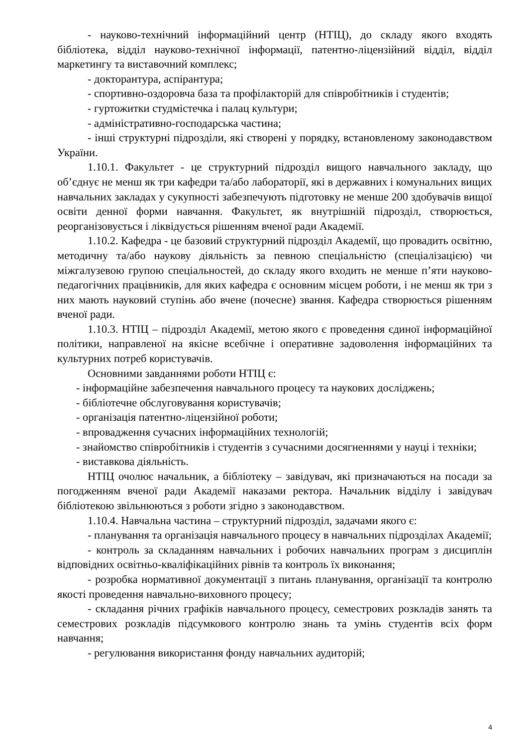- науково-технічний інформаційний центр (НТІЦ), до складу якого входять бібліотека, відділ науково-технічної інформації, патентно-ліцензійний відділ, відділ маркетингу та виставочний комплекс;
- докторантура, аспірантура;
- спортивно-оздоровча база та профілакторій для співробітників і студентів;
- гуртожитки студмістечка і палац культури;
- адміністративно-господарська частина;
- інші структурні підрозділи, які створені у порядку, встановленому законодавством України.
1.10.1. Факультет - це структурний підрозділ вищого навчального закладу, що об’єднує не менш як три кафедри та/або лабораторії, які в державних і комунальних вищих навчальних закладах у сукупності забезпечують підготовку не менше 200 здобувачів вищої освіти денної форми навчання. Факультет, як внутрішній підрозділ, створюється, реорганізовується і ліквідується рішенням вченої ради Академії.
1.10.2. Кафедра - це базовий структурний підрозділ Академії, що провадить освітню, методичну та/або наукову діяльність за певною спеціальністю (спеціалізацією) чи міжгалузевою групою спеціальностей, до складу якого входить не менше п’яти науково-педагогічних працівників, для яких кафедра є основним місцем роботи, і не менш як три з них мають науковий ступінь або вчене (почесне) звання. Кафедра створюється рішенням вченої ради.
1.10.3. НТІЦ – підрозділ Академії, метою якого є проведення єдиної інформаційної політики, направленої на якісне всебічне і оперативне задоволення інформаційних та культурних потреб користувачів.
Основними завданнями роботи НТІЦ є:
- інформаційне забезпечення навчального процесу та наукових досліджень;
- бібліотечне обслуговування користувачів;
- організація патентно-ліцензійної роботи;
- впровадження сучасних інформаційних технологій;
- знайомство співробітників і студентів з сучасними досягненнями у науці і техніки;
- виставкова діяльність.
НТІЦ очолює начальник, а бібліотеку – завідувач, які призначаються на посади за погодженням вченої ради Академії наказами ректора. Начальник відділу і завідувач бібліотекою звільнюються з роботи згідно з законодавством.
1.10.4. Навчальна частина – структурний підрозділ, задачами якого є:
- планування та організація навчального процесу в навчальних підрозділах Академії;
- контроль за складанням навчальних і робочих навчальних програм з дисциплін відповідних освітньо-кваліфікаційних рівнів та контроль їх виконання;
- розробка нормативної документації з питань планування, організації та контролю якості проведення навчально-виховного процесу;
- складання річних графіків навчального процесу, семестрових розкладів занять та семестрових розкладів підсумкового контролю знань та умінь студентів всіх форм навчання;
- регулювання використання фонду навчальних аудиторій;
4